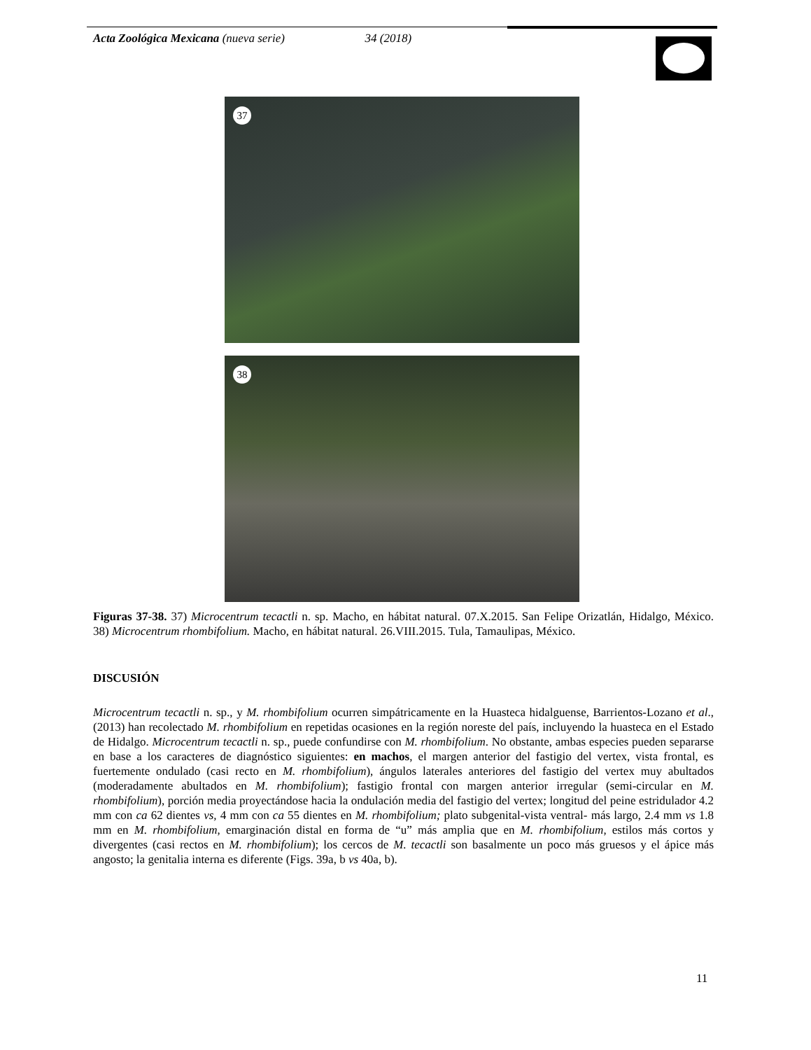Acta Zoológica Mexicana (nueva serie) 34 (2018)
37
38
Figuras 37-38. 37) Microcentrum tecactli n. sp. Macho, en hábitat natural. 07.X.2015. San Felipe Orizatlán, Hidalgo, México. 38) Microcentrum rhombifolium. Macho, en hábitat natural. 26.VIII.2015. Tula, Tamaulipas, México.
DISCUSIÓN
Microcentrum tecactli n. sp., y M. rhombifolium ocurren simpátricamente en la Huasteca hidalguense, Barrientos-Lozano et al., (2013) han recolectado M. rhombifolium en repetidas ocasiones en la región noreste del país, incluyendo la huasteca en el Estado de Hidalgo. Microcentrum tecactli n. sp., puede confundirse con M. rhombifolium. No obstante, ambas especies pueden separarse en base a los caracteres de diagnóstico siguientes: en machos, el margen anterior del fastigio del vertex, vista frontal, es fuertemente ondulado (casi recto en M. rhombifolium), ángulos laterales anteriores del fastigio del vertex muy abultados (moderadamente abultados en M. rhombifolium); fastigio frontal con margen anterior irregular (semi-circular en M. rhombifolium), porción media proyectándose hacia la ondulación media del fastigio del vertex; longitud del peine estridulador 4.2 mm con ca 62 dientes vs, 4 mm con ca 55 dientes en M. rhombifolium; plato subgenital-vista ventral- más largo, 2.4 mm vs 1.8 mm en M. rhombifolium, emarginación distal en forma de “u” más amplia que en M. rhombifolium, estilos más cortos y divergentes (casi rectos en M. rhombifolium); los cercos de M. tecactli son basalmente un poco más gruesos y el ápice más angosto; la genitalia interna es diferente (Figs. 39a, b vs 40a, b).
11